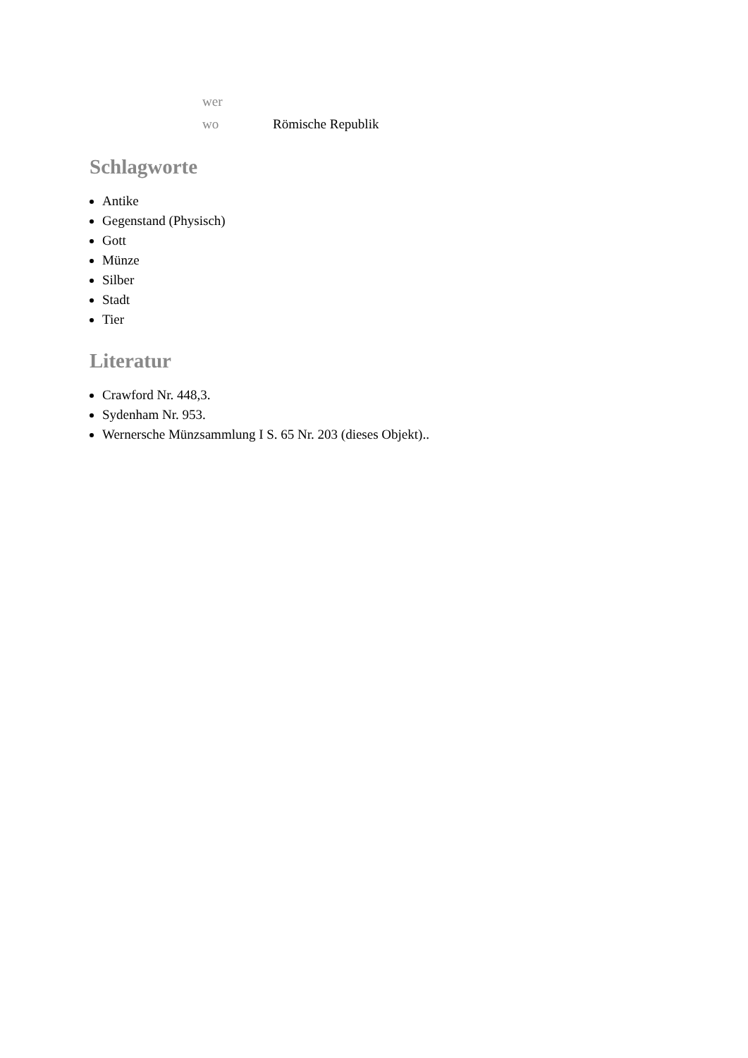| wer | |
| wo | Römische Republik |
Schlagworte
Antike
Gegenstand (Physisch)
Gott
Münze
Silber
Stadt
Tier
Literatur
Crawford Nr. 448,3.
Sydenham Nr. 953.
Wernersche Münzsammlung I S. 65 Nr. 203 (dieses Objekt)..